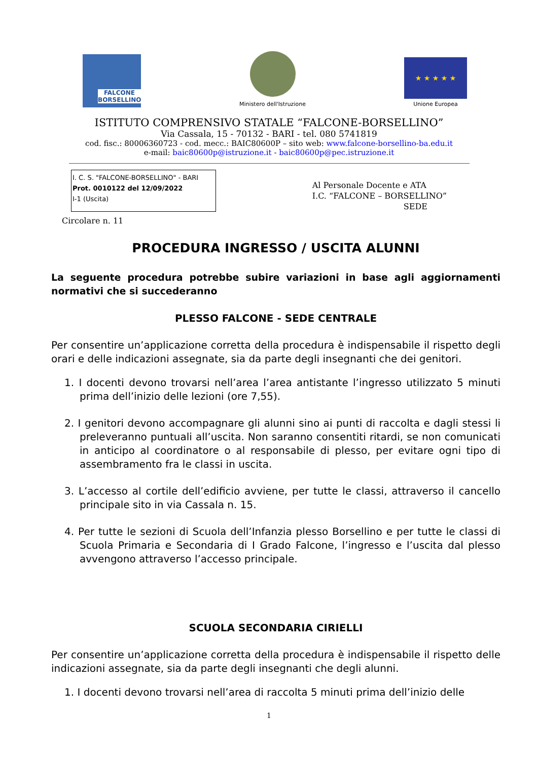FALCONE
BORSELLINO
Ministero dell'Istruzione
★ ★ ★ ★ ★
Unione Europea
ISTITUTO COMPRENSIVO STATALE “FALCONE-BORSELLINO”
Via Cassala, 15 - 70132 - BARI - tel. 080 5741819
cod. fisc.: 80006360723 - cod. mecc.: BAIC80600P – sito web: www.falcone-borsellino-ba.edu.it
e-mail: baic80600p@istruzione.it - baic80600p@pec.istruzione.it
I. C. S. "FALCONE-BORSELLINO" - BARI
Prot. 0010122 del 12/09/2022
I-1 (Uscita)
Al Personale Docente e ATA
I.C. “FALCONE – BORSELLINO”
SEDE
Circolare n. 11
PROCEDURA INGRESSO / USCITA ALUNNI
La seguente procedura potrebbe subire variazioni in base agli aggiornamenti normativi che si succederanno
PLESSO FALCONE - SEDE CENTRALE
Per consentire un’applicazione corretta della procedura è indispensabile il rispetto degli orari e delle indicazioni assegnate, sia da parte degli insegnanti che dei genitori.
1. I docenti devono trovarsi nell’area l’area antistante l’ingresso utilizzato 5 minuti prima dell’inizio delle lezioni (ore 7,55).
2. I genitori devono accompagnare gli alunni sino ai punti di raccolta e dagli stessi li preleveranno puntuali all’uscita. Non saranno consentiti ritardi, se non comunicati in anticipo al coordinatore o al responsabile di plesso, per evitare ogni tipo di assembramento fra le classi in uscita.
3. L’accesso al cortile dell’edificio avviene, per tutte le classi, attraverso il cancello principale sito in via Cassala n. 15.
4. Per tutte le sezioni di Scuola dell’Infanzia plesso Borsellino e per tutte le classi di Scuola Primaria e Secondaria di I Grado Falcone, l’ingresso e l’uscita dal plesso avvengono attraverso l’accesso principale.
SCUOLA SECONDARIA CIRIELLI
Per consentire un’applicazione corretta della procedura è indispensabile il rispetto delle indicazioni assegnate, sia da parte degli insegnanti che degli alunni.
1. I docenti devono trovarsi nell’area di raccolta 5 minuti prima dell’inizio delle
1